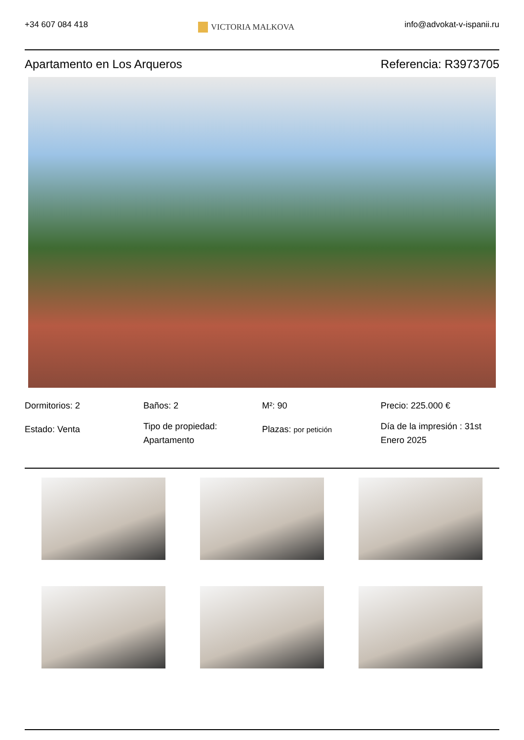+34 607 084 418
VICTORIA MALKOVA
info@advokat-v-ispanii.ru
Apartamento en Los Arqueros Referencia: R3973705
Dormitorios: 2
Estado: Venta
Baños: 2
Tipo de propiedad: Apartamento
M²: 90
Plazas: por petición
Precio: 225.000 €
Día de la impresión : 31st Enero 2025